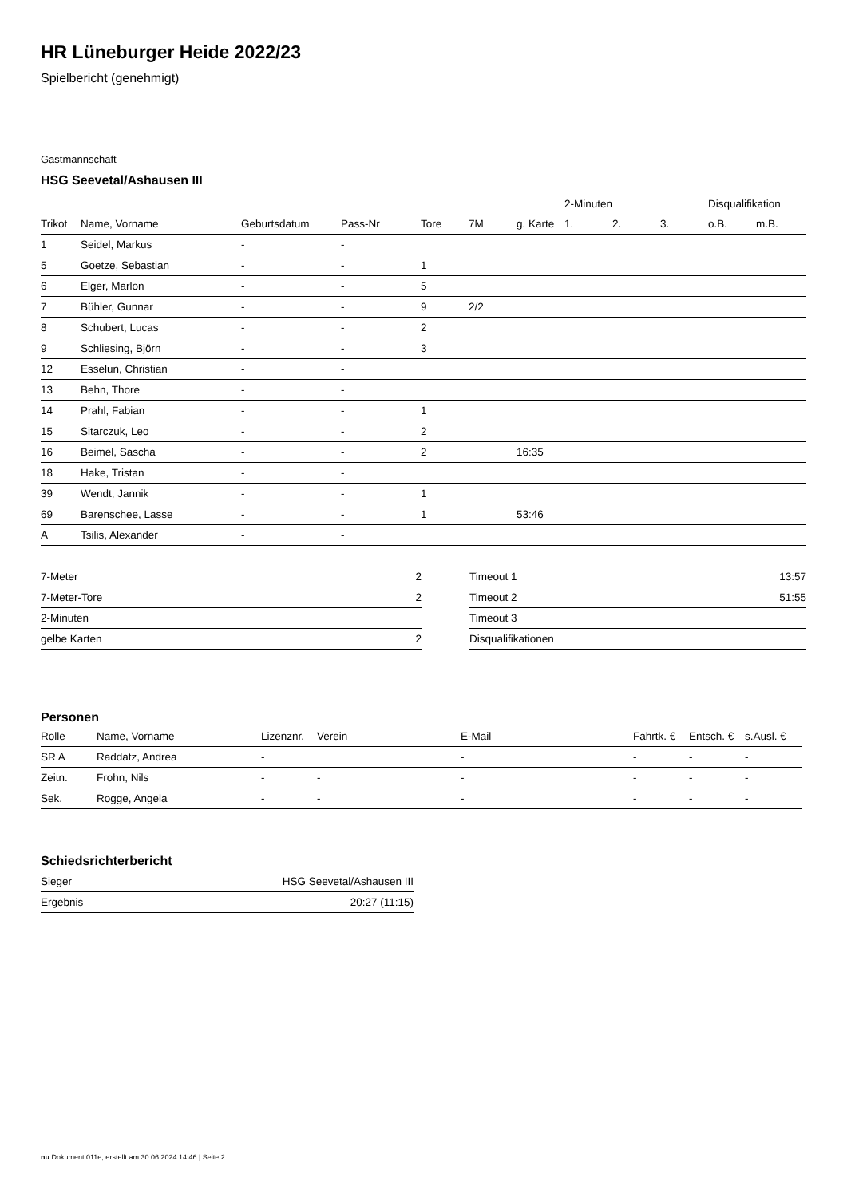HR Lüneburger Heide 2022/23
Spielbericht (genehmigt)
Gastmannschaft
HSG Seevetal/Ashausen III
| | | | | | | | 2-Minuten | | | Disqualifikation | |
| --- | --- | --- | --- | --- | --- | --- | --- | --- | --- | --- | --- |
| Trikot | Name, Vorname | Geburtsdatum | Pass-Nr | Tore | 7M | g. Karte | 1. | 2. | 3. | o.B. | m.B. |
| 1 | Seidel, Markus | - | - | | | | | | | | |
| 5 | Goetze, Sebastian | - | - | 1 | | | | | | | |
| 6 | Elger, Marlon | - | - | 5 | | | | | | | |
| 7 | Bühler, Gunnar | - | - | 9 | 2/2 | | | | | | |
| 8 | Schubert, Lucas | - | - | 2 | | | | | | | |
| 9 | Schliesing, Björn | - | - | 3 | | | | | | | |
| 12 | Esselun, Christian | - | - | | | | | | | | |
| 13 | Behn, Thore | - | - | | | | | | | | |
| 14 | Prahl, Fabian | - | - | 1 | | | | | | | |
| 15 | Sitarczuk, Leo | - | - | 2 | | | | | | | |
| 16 | Beimel, Sascha | - | - | 2 | | 16:35 | | | | | |
| 18 | Hake, Tristan | - | - | | | | | | | | |
| 39 | Wendt, Jannik | - | - | 1 | | | | | | | |
| 69 | Barenschee, Lasse | - | - | 1 | | 53:46 | | | | | |
| A | Tsilis, Alexander | - | - | | | | | | | | |
| 7-Meter | 2 |
| 7-Meter-Tore | 2 |
| 2-Minuten | |
| gelbe Karten | 2 |
| Timeout 1 | 13:57 |
| Timeout 2 | 51:55 |
| Timeout 3 | |
| Disqualifikationen | |
Personen
| Rolle | Name, Vorname | Lizenznr. | Verein | E-Mail | Fahrtk. € | Entsch. € | s.Ausl. € |
| --- | --- | --- | --- | --- | --- | --- | --- |
| SR A | Raddatz, Andrea | - | | - | - | - | - |
| Zeitn. | Frohn, Nils | - | - | - | - | - | - |
| Sek. | Rogge, Angela | - | - | - | - | - | - |
Schiedsrichterbericht
| Sieger | HSG Seevetal/Ashausen III |
| Ergebnis | 20:27 (11:15) |
nu.Dokument 011e, erstellt am 30.06.2024 14:46 | Seite 2